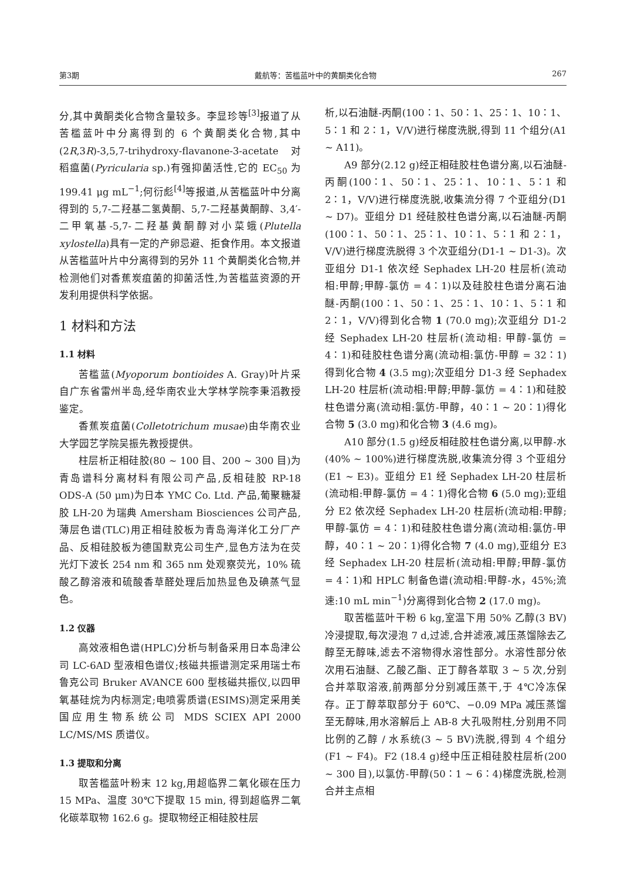第3期 戴航等：苦槛蓝叶中的黄酮类化合物 267
分,其中黄酮类化合物含量较多。李显珍等<sup>[3]</sup>报道了从苦槛蓝叶中分离得到的 6 个黄酮类化合物,其中(2R,3R)-3,5,7-trihydroxy-flavanone-3-acetate 对稻瘟菌(Pyricularia sp.)有强抑菌活性,它的 EC<sub>50</sub> 为 199.41 μg mL<sup>−1</sup>;何衍彪<sup>[4]</sup>等报道,从苦槛蓝叶中分离得到的 5,7-二羟基二氢黄酮、5,7-二羟基黄酮醇、3,4′-二甲氧基-5,7-二羟基黄酮醇对小菜蛾(Plutella xylostella)具有一定的产卵忌避、拒食作用。本文报道从苦槛蓝叶片中分离得到的另外 11 个黄酮类化合物,并检测他们对香蕉炭疽菌的抑菌活性,为苦槛蓝资源的开发利用提供科学依据。
1 材料和方法
1.1 材料
苦槛蓝(Myoporum bontioides A. Gray)叶片采自广东省雷州半岛,经华南农业大学林学院李秉滔教授鉴定。
香蕉炭疽菌(Colletotrichum musae)由华南农业大学园艺学院吴振先教授提供。
柱层析正相硅胶(80 ~ 100 目、200 ~ 300 目)为青岛谱科分离材料有限公司产品,反相硅胶 RP-18 ODS-A (50 μm)为日本 YMC Co. Ltd. 产品,葡聚糖凝胶 LH-20 为瑞典 Amersham Biosciences 公司产品,薄层色谱(TLC)用正相硅胶板为青岛海洋化工分厂产品、反相硅胶板为德国默克公司生产,显色方法为在荧光灯下波长 254 nm 和 365 nm 处观察荧光，10% 硫酸乙醇溶液和硫酸香草醛处理后加热显色及碘蒸气显色。
1.2 仪器
高效液相色谱(HPLC)分析与制备采用日本岛津公司 LC-6AD 型液相色谱仪;核磁共振谱测定采用瑞士布鲁克公司 Bruker AVANCE 600 型核磁共振仪,以四甲氧基硅烷为内标测定;电喷雾质谱(ESIMS)测定采用美国应用生物系统公司 MDS SCIEX API 2000 LC/MS/MS 质谱仪。
1.3 提取和分离
取苦槛蓝叶粉末 12 kg,用超临界二氧化碳在压力 15 MPa、温度 30℃下提取 15 min, 得到超临界二氧化碳萃取物 162.6 g。提取物经正相硅胶柱层
析,以石油醚-丙酮(100∶1、50∶1、25∶1、10∶1、5∶1 和 2∶1，V/V)进行梯度洗脱,得到 11 个组分(A1 ~ A11)。
A9 部分(2.12 g)经正相硅胶柱色谱分离,以石油醚-丙酮(100∶1、50∶1、25∶1、10∶1、5∶1 和 2∶1，V/V)进行梯度洗脱,收集流分得 7 个亚组分(D1 ~ D7)。亚组分 D1 经硅胶柱色谱分离,以石油醚-丙酮(100∶1、50∶1、25∶1、10∶1、5∶1 和 2∶1，V/V)进行梯度洗脱得 3 个次亚组分(D1-1 ~ D1-3)。次亚组分 D1-1 依次经 Sephadex LH-20 柱层析(流动相:甲醇;甲醇-氯仿 = 4∶1)以及硅胶柱色谱分离石油醚-丙酮(100∶1、50∶1、25∶1、10∶1、5∶1 和 2∶1，V/V)得到化合物 1 (70.0 mg);次亚组分 D1-2 经 Sephadex LH-20 柱层析(流动相: 甲醇-氯仿 = 4∶1)和硅胶柱色谱分离(流动相:氯仿-甲醇 = 32∶1)得到化合物 4 (3.5 mg);次亚组分 D1-3 经 Sephadex LH-20 柱层析(流动相:甲醇;甲醇-氯仿 = 4∶1)和硅胶柱色谱分离(流动相:氯仿-甲醇，40∶1 ~ 20∶1)得化合物 5 (3.0 mg)和化合物 3 (4.6 mg)。
A10 部分(1.5 g)经反相硅胶柱色谱分离,以甲醇-水(40% ~ 100%)进行梯度洗脱,收集流分得 3 个亚组分(E1 ~ E3)。亚组分 E1 经 Sephadex LH-20 柱层析(流动相:甲醇-氯仿 = 4∶1)得化合物 6 (5.0 mg);亚组分 E2 依次经 Sephadex LH-20 柱层析(流动相:甲醇;甲醇-氯仿 = 4∶1)和硅胶柱色谱分离(流动相:氯仿-甲醇，40∶1 ~ 20∶1)得化合物 7 (4.0 mg),亚组分 E3 经 Sephadex LH-20 柱层析(流动相:甲醇;甲醇-氯仿 = 4∶1)和 HPLC 制备色谱(流动相:甲醇-水，45%;流速:10 mL min<sup>−1</sup>)分离得到化合物 2 (17.0 mg)。
取苦槛蓝叶干粉 6 kg,室温下用 50% 乙醇(3 BV)冷浸提取,每次浸泡 7 d,过滤,合并滤液,减压蒸馏除去乙醇至无醇味,滤去不溶物得水溶性部分。水溶性部分依次用石油醚、乙酸乙酯、正丁醇各萃取 3 ~ 5 次,分别合并萃取溶液,前两部分分别减压蒸干,于 4℃冷冻保存。正丁醇萃取部分于 60℃、−0.09 MPa 减压蒸馏至无醇味,用水溶解后上 AB-8 大孔吸附柱,分别用不同比例的乙醇 / 水系统(3 ~ 5 BV)洗脱,得到 4 个组分(F1 ~ F4)。F2 (18.4 g)经中压正相硅胶柱层析(200 ~ 300 目),以氯仿-甲醇(50∶1 ~ 6∶4)梯度洗脱,检测合并主点相